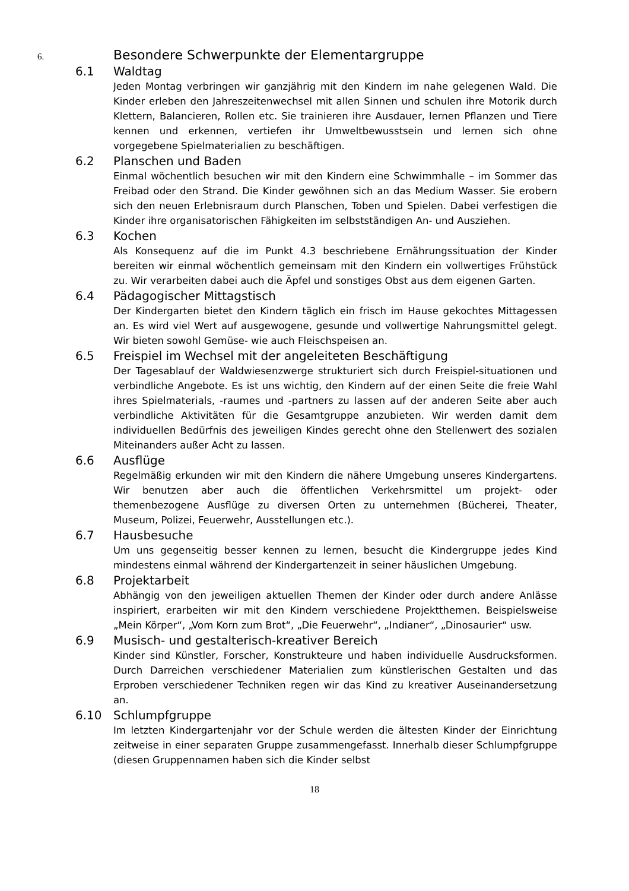6. Besondere Schwerpunkte der Elementargruppe
6.1 Waldtag
Jeden Montag verbringen wir ganzjährig mit den Kindern im nahe gelegenen Wald. Die Kinder erleben den Jahreszeitenwechsel mit allen Sinnen und schulen ihre Motorik durch Klettern, Balancieren, Rollen etc. Sie trainieren ihre Ausdauer, lernen Pflanzen und Tiere kennen und erkennen, vertiefen ihr Umweltbewusstsein und lernen sich ohne vorgegebene Spielmaterialien zu beschäftigen.
6.2 Planschen und Baden
Einmal wöchentlich besuchen wir mit den Kindern eine Schwimmhalle – im Sommer das Freibad oder den Strand. Die Kinder gewöhnen sich an das Medium Wasser. Sie erobern sich den neuen Erlebnisraum durch Planschen, Toben und Spielen. Dabei verfestigen die Kinder ihre organisatorischen Fähigkeiten im selbstständigen An- und Ausziehen.
6.3 Kochen
Als Konsequenz auf die im Punkt 4.3 beschriebene Ernährungssituation der Kinder bereiten wir einmal wöchentlich gemeinsam mit den Kindern ein vollwertiges Frühstück zu. Wir verarbeiten dabei auch die Äpfel und sonstiges Obst aus dem eigenen Garten.
6.4 Pädagogischer Mittagstisch
Der Kindergarten bietet den Kindern täglich ein frisch im Hause gekochtes Mittagessen an. Es wird viel Wert auf ausgewogene, gesunde und vollwertige Nahrungsmittel gelegt. Wir bieten sowohl Gemüse- wie auch Fleischspeisen an.
6.5 Freispiel im Wechsel mit der angeleiteten Beschäftigung
Der Tagesablauf der Waldwiesenzwerge strukturiert sich durch Freispiel-situationen und verbindliche Angebote. Es ist uns wichtig, den Kindern auf der einen Seite die freie Wahl ihres Spielmaterials, -raumes und -partners zu lassen auf der anderen Seite aber auch verbindliche Aktivitäten für die Gesamtgruppe anzubieten. Wir werden damit dem individuellen Bedürfnis des jeweiligen Kindes gerecht ohne den Stellenwert des sozialen Miteinanders außer Acht zu lassen.
6.6 Ausflüge
Regelmäßig erkunden wir mit den Kindern die nähere Umgebung unseres Kindergartens. Wir benutzen aber auch die öffentlichen Verkehrsmittel um projekt- oder themenbezogene Ausflüge zu diversen Orten zu unternehmen (Bücherei, Theater, Museum, Polizei, Feuerwehr, Ausstellungen etc.).
6.7 Hausbesuche
Um uns gegenseitig besser kennen zu lernen, besucht die Kindergruppe jedes Kind mindestens einmal während der Kindergartenzeit in seiner häuslichen Umgebung.
6.8 Projektarbeit
Abhängig von den jeweiligen aktuellen Themen der Kinder oder durch andere Anlässe inspiriert, erarbeiten wir mit den Kindern verschiedene Projektthemen. Beispielsweise „Mein Körper“, „Vom Korn zum Brot“, „Die Feuerwehr“, „Indianer“, „Dinosaurier“ usw.
6.9 Musisch- und gestalterisch-kreativer Bereich
Kinder sind Künstler, Forscher, Konstrukteure und haben individuelle Ausdrucksformen. Durch Darreichen verschiedener Materialien zum künstlerischen Gestalten und das Erproben verschiedener Techniken regen wir das Kind zu kreativer Auseinandersetzung an.
6.10 Schlumpfgruppe
Im letzten Kindergartenjahr vor der Schule werden die ältesten Kinder der Einrichtung zeitweise in einer separaten Gruppe zusammengefasst. Innerhalb dieser Schlumpfgruppe (diesen Gruppennamen haben sich die Kinder selbst
18